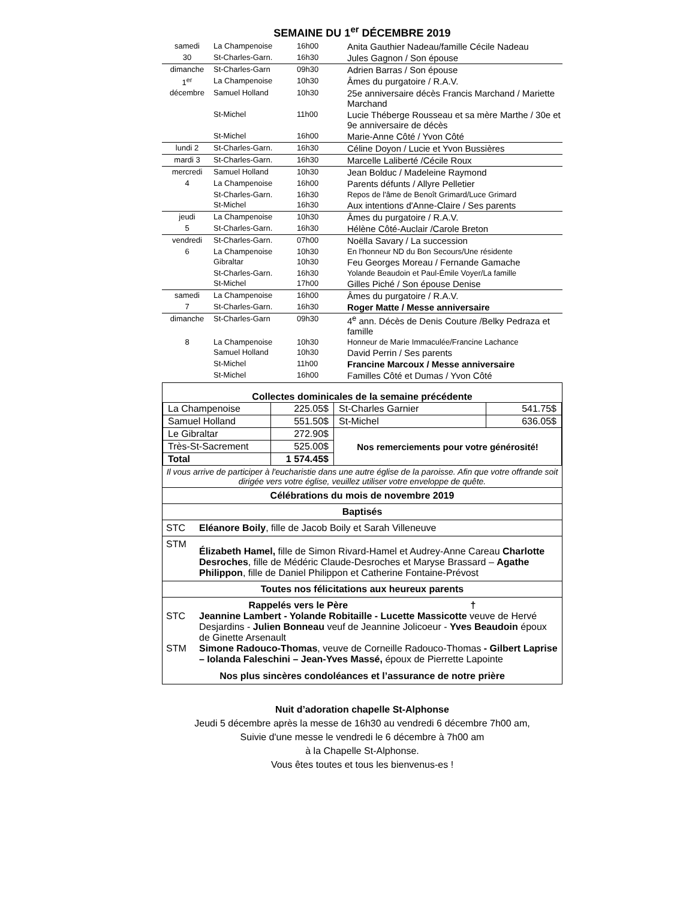SEMAINE DU 1<sup>er</sup> DÉCEMBRE 2019
| samedi | La Champenoise | 16h00 | Anita Gauthier Nadeau/famille Cécile Nadeau |
| 30 | St-Charles-Garn. | 16h30 | Jules Gagnon / Son épouse |
| dimanche | St-Charles-Garn | 09h30 | Adrien Barras / Son épouse |
| 1<sup>er</sup> | La Champenoise | 10h30 | Âmes du purgatoire / R.A.V. |
| décembre | Samuel Holland | 10h30 | 25e anniversaire décès Francis Marchand / Mariette Marchand |
| | St-Michel | 11h00 | Lucie Théberge Rousseau et sa mère Marthe / 30e et 9e anniversaire de décès |
| | St-Michel | 16h00 | Marie-Anne Côté / Yvon Côté |
| lundi 2 | St-Charles-Garn. | 16h30 | Céline Doyon / Lucie et Yvon Bussières |
| mardi 3 | St-Charles-Garn. | 16h30 | Marcelle Laliberté /Cécile Roux |
| mercredi | Samuel Holland | 10h30 | Jean Bolduc / Madeleine Raymond |
| 4 | La Champenoise | 16h00 | Parents défunts / Allyre Pelletier |
| | St-Charles-Garn. | 16h30 | Repos de l'âme de Benoît Grimard/Luce Grimard |
| | St-Michel | 16h30 | Aux intentions d'Anne-Claire / Ses parents |
| jeudi | La Champenoise | 10h30 | Âmes du purgatoire / R.A.V. |
| 5 | St-Charles-Garn. | 16h30 | Hélène Côté-Auclair /Carole Breton |
| vendredi | St-Charles-Garn. | 07h00 | Noëlla Savary / La succession |
| 6 | La Champenoise | 10h30 | En l'honneur ND du Bon Secours/Une résidente |
| | Gibraltar | 10h30 | Feu Georges Moreau / Fernande Gamache |
| | St-Charles-Garn. | 16h30 | Yolande Beaudoin et Paul-Émile Voyer/La famille |
| | St-Michel | 17h00 | Gilles Piché / Son épouse Denise |
| samedi | La Champenoise | 16h00 | Âmes du purgatoire / R.A.V. |
| 7 | St-Charles-Garn. | 16h30 | Roger Matte / Messe anniversaire |
| dimanche | St-Charles-Garn | 09h30 | 4<sup>e</sup> ann. Décès de Denis Couture /Belky Pedraza et famille |
| 8 | La Champenoise | 10h30 | Honneur de Marie Immaculée/Francine Lachance |
| | Samuel Holland | 10h30 | David Perrin / Ses parents |
| | St-Michel | 11h00 | Francine Marcoux / Messe anniversaire |
| | St-Michel | 16h00 | Familles Côté et Dumas / Yvon Côté |
Collectes dominicales de la semaine précédente
| La Champenoise | 225.05$ | St-Charles Garnier | 541.75$ |
| Samuel Holland | 551.50$ | St-Michel | 636.05$ |
| Le Gibraltar | 272.90$ | Nos remerciements pour votre générosité! | |
| Très-St-Sacrement | 525.00$ | | |
| Total | 1 574.45$ | | |
Il vous arrive de participer à l'eucharistie dans une autre église de la paroisse. Afin que votre offrande soit dirigée vers votre église, veuillez utiliser votre enveloppe de quête.
Célébrations du mois de novembre 2019
Baptisés
STC Eléanore Boily, fille de Jacob Boily et Sarah Villeneuve
STM Élizabeth Hamel, fille de Simon Rivard-Hamel et Audrey-Anne Careau Charlotte Desroches, fille de Médéric Claude-Desroches et Maryse Brassard – Agathe Philippon, fille de Daniel Philippon et Catherine Fontaine-Prévost
Toutes nos félicitations aux heureux parents
Rappelés vers le Père †
STC Jeannine Lambert - Yolande Robitaille - Lucette Massicotte veuve de Hervé Desjardins - Julien Bonneau veuf de Jeannine Jolicoeur - Yves Beaudoin époux de Ginette Arsenault
STM Simone Radouco-Thomas, veuve de Corneille Radouco-Thomas - Gilbert Laprise – Iolanda Faleschini – Jean-Yves Massé, époux de Pierrette Lapointe
Nos plus sincères condoléances et l’assurance de notre prière
Nuit d’adoration chapelle St-Alphonse
Jeudi 5 décembre après la messe de 16h30 au vendredi 6 décembre 7h00 am,
Suivie d'une messe le vendredi le 6 décembre à 7h00 am
à la Chapelle St-Alphonse.
Vous êtes toutes et tous les bienvenus-es !